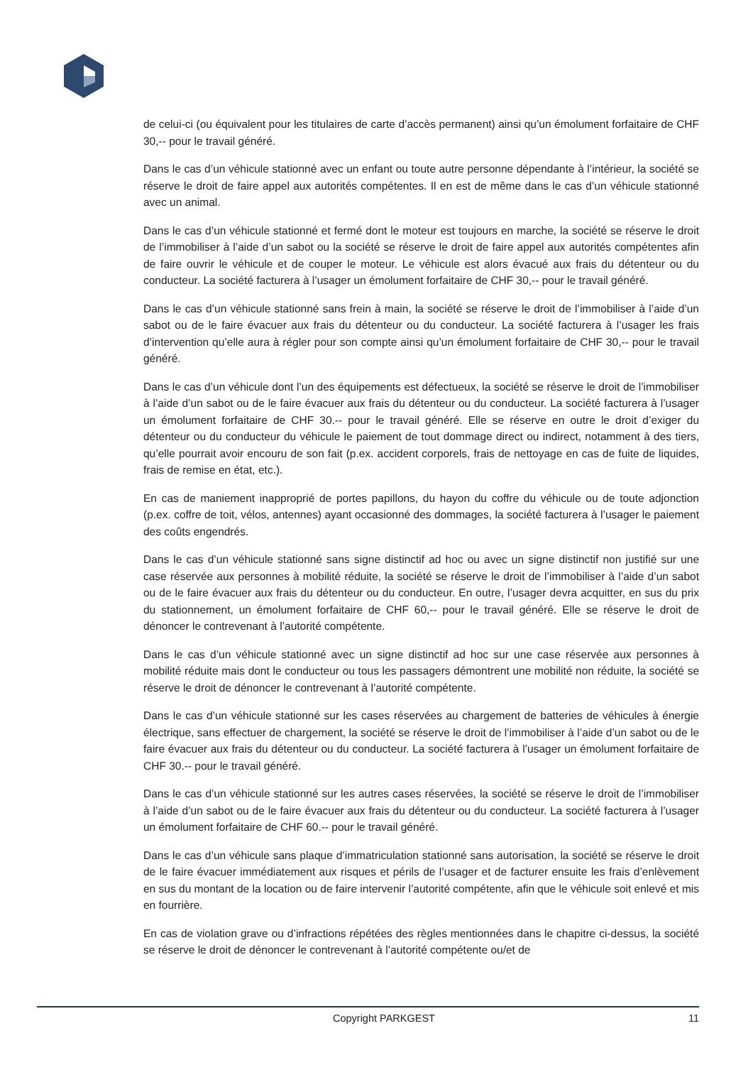de celui-ci (ou équivalent pour les titulaires de carte d’accès permanent) ainsi qu’un émolument forfaitaire de CHF 30,-- pour le travail généré.
Dans le cas d’un véhicule stationné avec un enfant ou toute autre personne dépendante à l’intérieur, la société se réserve le droit de faire appel aux autorités compétentes. Il en est de même dans le cas d’un véhicule stationné avec un animal.
Dans le cas d’un véhicule stationné et fermé dont le moteur est toujours en marche, la société se réserve le droit de l’immobiliser à l’aide d’un sabot ou la société se réserve le droit de faire appel aux autorités compétentes afin de faire ouvrir le véhicule et de couper le moteur. Le véhicule est alors évacué aux frais du détenteur ou du conducteur. La société facturera à l’usager un émolument forfaitaire de CHF 30,-- pour le travail généré.
Dans le cas d’un véhicule stationné sans frein à main, la société se réserve le droit de l’immobiliser à l’aide d’un sabot ou de le faire évacuer aux frais du détenteur ou du conducteur. La société facturera à l’usager les frais d’intervention qu’elle aura à régler pour son compte ainsi qu’un émolument forfaitaire de CHF 30,-- pour le travail généré.
Dans le cas d’un véhicule dont l’un des équipements est défectueux, la société se réserve le droit de l’immobiliser à l’aide d’un sabot ou de le faire évacuer aux frais du détenteur ou du conducteur. La société facturera à l’usager un émolument forfaitaire de CHF 30.-- pour le travail généré. Elle se réserve en outre le droit d’exiger du détenteur ou du conducteur du véhicule le paiement de tout dommage direct ou indirect, notamment à des tiers, qu’elle pourrait avoir encouru de son fait (p.ex. accident corporels, frais de nettoyage en cas de fuite de liquides, frais de remise en état, etc.).
En cas de maniement inapproprié de portes papillons, du hayon du coffre du véhicule ou de toute adjonction (p.ex. coffre de toit, vélos, antennes) ayant occasionné des dommages, la société facturera à l’usager le paiement des coûts engendrés.
Dans le cas d’un véhicule stationné sans signe distinctif ad hoc ou avec un signe distinctif non justifié sur une case réservée aux personnes à mobilité réduite, la société se réserve le droit de l’immobiliser à l’aide d’un sabot ou de le faire évacuer aux frais du détenteur ou du conducteur. En outre, l’usager devra acquitter, en sus du prix du stationnement, un émolument forfaitaire de CHF 60,-- pour le travail généré. Elle se réserve le droit de dénoncer le contrevenant à l’autorité compétente.
Dans le cas d’un véhicule stationné avec un signe distinctif ad hoc sur une case réservée aux personnes à mobilité réduite mais dont le conducteur ou tous les passagers démontrent une mobilité non réduite, la société se réserve le droit de dénoncer le contrevenant à l’autorité compétente.
Dans le cas d’un véhicule stationné sur les cases réservées au chargement de batteries de véhicules à énergie électrique, sans effectuer de chargement, la société se réserve le droit de l’immobiliser à l’aide d’un sabot ou de le faire évacuer aux frais du détenteur ou du conducteur. La société facturera à l’usager un émolument forfaitaire de CHF 30.-- pour le travail généré.
Dans le cas d’un véhicule stationné sur les autres cases réservées, la société se réserve le droit de l’immobiliser à l’aide d’un sabot ou de le faire évacuer aux frais du détenteur ou du conducteur. La société facturera à l’usager un émolument forfaitaire de CHF 60.-- pour le travail généré.
Dans le cas d’un véhicule sans plaque d’immatriculation stationné sans autorisation, la société se réserve le droit de le faire évacuer immédiatement aux risques et périls de l’usager et de facturer ensuite les frais d’enlèvement en sus du montant de la location ou de faire intervenir l’autorité compétente, afin que le véhicule soit enlevé et mis en fourrière.
En cas de violation grave ou d’infractions répétées des règles mentionnées dans le chapitre ci-dessus, la société se réserve le droit de dénoncer le contrevenant à l’autorité compétente ou/et de
Copyright PARKGEST 11